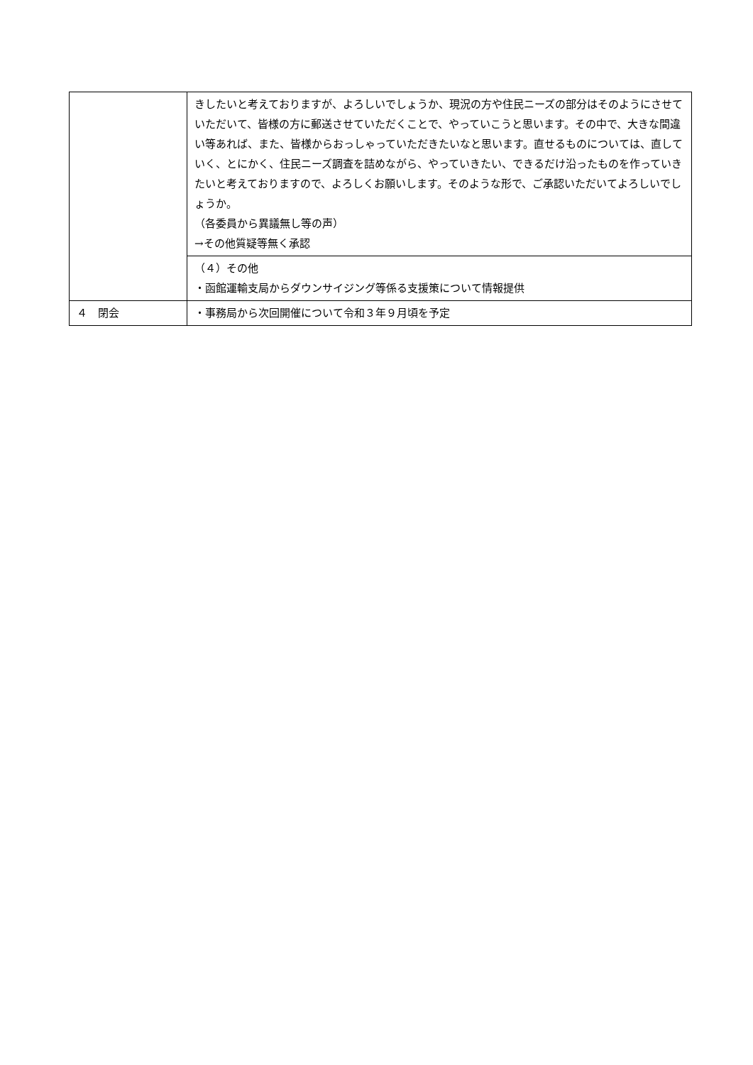| | きしたいと考えておりますが、よろしいでしょうか、現況の方や住民ニーズの部分はそのようにさせていただいて、皆様の方に郵送させていただくことで、やっていこうと思います。その中で、大きな間違い等あれば、また、皆様からおっしゃっていただきたいなと思います。直せるものについては、直していく、とにかく、住民ニーズ調査を詰めながら、やっていきたい、できるだけ沿ったものを作っていきたいと考えておりますので、よろしくお願いします。そのような形で、ご承認いただいてよろしいでしょうか。 （各委員から異議無し等の声） →その他質疑等無く承認 |
| | （４）その他 ・函館運輸支局からダウンサイジング等係る支援策について情報提供 |
| ４ 閉会 | ・事務局から次回開催について令和３年９月頃を予定 |